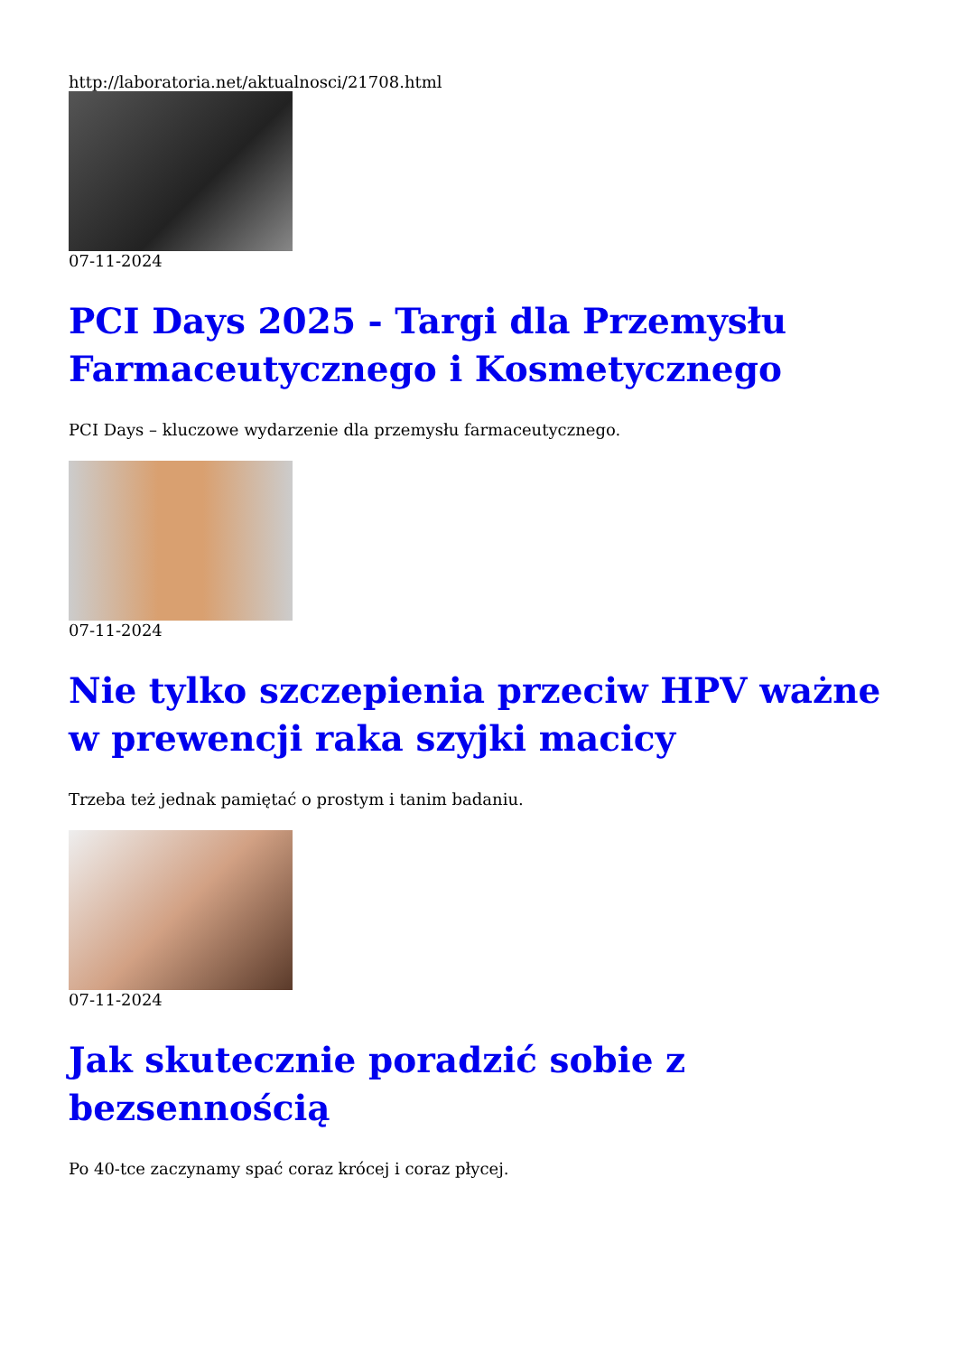http://laboratoria.net/aktualnosci/21708.html
07-11-2024
PCI Days 2025 - Targi dla Przemysłu Farmaceutycznego i Kosmetycznego
PCI Days – kluczowe wydarzenie dla przemysłu farmaceutycznego.
07-11-2024
Nie tylko szczepienia przeciw HPV ważne w prewencji raka szyjki macicy
Trzeba też jednak pamiętać o prostym i tanim badaniu.
07-11-2024
Jak skutecznie poradzić sobie z bezsennością
Po 40-tce zaczynamy spać coraz krócej i coraz płycej.